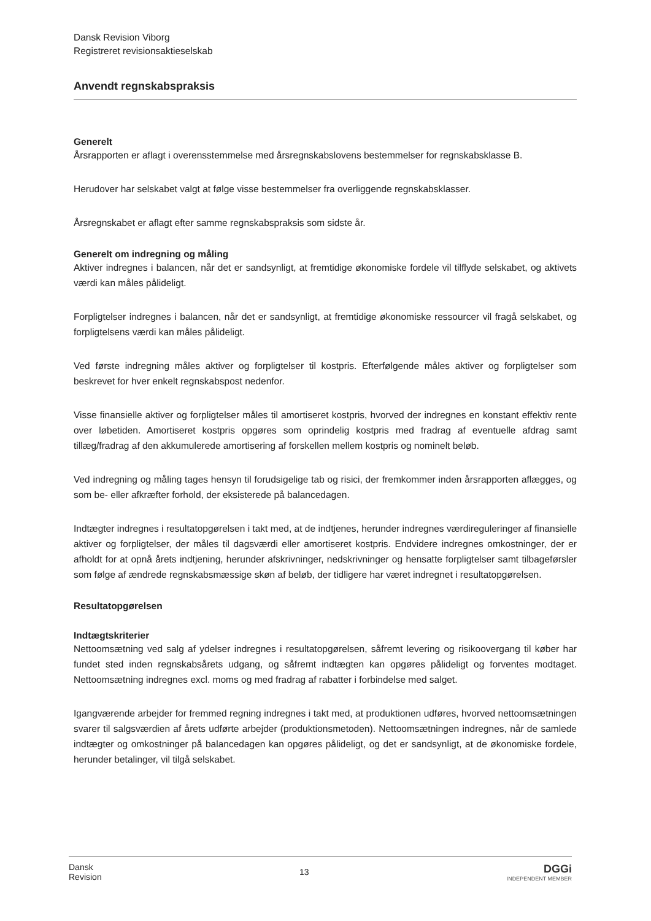Dansk Revision Viborg
Registreret revisionsaktieselskab
Anvendt regnskabspraksis
Generelt
Årsrapporten er aflagt i overensstemmelse med årsregnskabslovens bestemmelser for regnskabsklasse B.
Herudover har selskabet valgt at følge visse bestemmelser fra overliggende regnskabsklasser.
Årsregnskabet er aflagt efter samme regnskabspraksis som sidste år.
Generelt om indregning og måling
Aktiver indregnes i balancen, når det er sandsynligt, at fremtidige økonomiske fordele vil tilflyde selskabet, og aktivets værdi kan måles pålideligt.
Forpligtelser indregnes i balancen, når det er sandsynligt, at fremtidige økonomiske ressourcer vil fragå selskabet, og forpligtelsens værdi kan måles pålideligt.
Ved første indregning måles aktiver og forpligtelser til kostpris. Efterfølgende måles aktiver og forpligtelser som beskrevet for hver enkelt regnskabspost nedenfor.
Visse finansielle aktiver og forpligtelser måles til amortiseret kostpris, hvorved der indregnes en konstant effektiv rente over løbetiden. Amortiseret kostpris opgøres som oprindelig kostpris med fradrag af eventuelle afdrag samt tillæg/fradrag af den akkumulerede amortisering af forskellen mellem kostpris og nominelt beløb.
Ved indregning og måling tages hensyn til forudsigelige tab og risici, der fremkommer inden årsrapporten aflægges, og som be- eller afkræfter forhold, der eksisterede på balancedagen.
Indtægter indregnes i resultatopgørelsen i takt med, at de indtjenes, herunder indregnes værdireguleringer af finansielle aktiver og forpligtelser, der måles til dagsværdi eller amortiseret kostpris. Endvidere indregnes omkostninger, der er afholdt for at opnå årets indtjening, herunder afskrivninger, nedskrivninger og hensatte forpligtelser samt tilbageførsler som følge af ændrede regnskabsmæssige skøn af beløb, der tidligere har været indregnet i resultatopgørelsen.
Resultatopgørelsen
Indtægtskriterier
Nettoomsætning ved salg af ydelser indregnes i resultatopgørelsen, såfremt levering og risikoovergang til køber har fundet sted inden regnskabsårets udgang, og såfremt indtægten kan opgøres pålideligt og forventes modtaget. Nettoomsætning indregnes excl. moms og med fradrag af rabatter i forbindelse med salget.
Igangværende arbejder for fremmed regning indregnes i takt med, at produktionen udføres, hvorved nettoomsætningen svarer til salgsværdien af årets udførte arbejder (produktionsmetoden). Nettoomsætningen indregnes, når de samlede indtægter og omkostninger på balancedagen kan opgøres pålideligt, og det er sandsynligt, at de økonomiske fordele, herunder betalinger, vil tilgå selskabet.
Dansk
Revision
13
DGGi
INDEPENDENT MEMBER